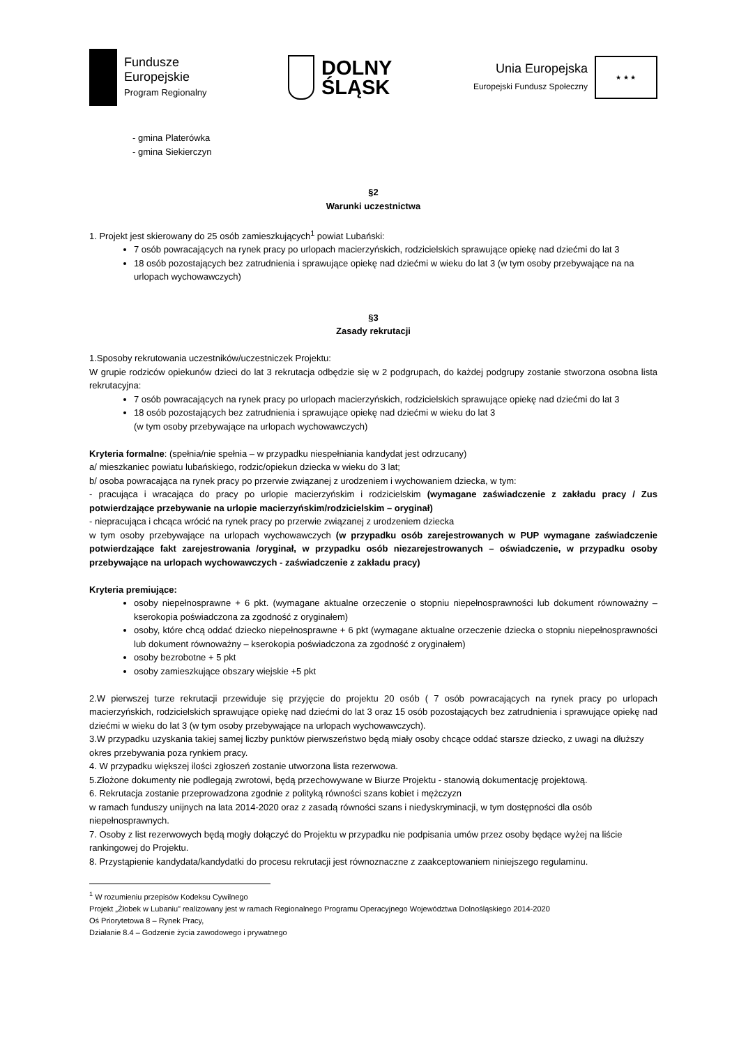Fundusze
Europejskie
Program Regionalny
DOLNY
ŚLĄSK
Unia Europejska
Europejski Fundusz Społeczny
★ ★ ★
- gmina Platerówka
- gmina Siekierczyn
§2
Warunki uczestnictwa
1. Projekt jest skierowany do 25 osób zamieszkujących<sup>1</sup> powiat Lubański:
7 osób powracających na rynek pracy po urlopach macierzyńskich, rodzicielskich sprawujące opiekę nad dziećmi do lat 3
18 osób pozostających bez zatrudnienia i sprawujące opiekę nad dziećmi w wieku do lat 3 (w tym osoby przebywające na na urlopach wychowawczych)
§3
Zasady rekrutacji
1.Sposoby rekrutowania uczestników/uczestniczek Projektu:
W grupie rodziców opiekunów dzieci do lat 3 rekrutacja odbędzie się w 2 podgrupach, do każdej podgrupy zostanie stworzona osobna lista rekrutacyjna:
7 osób powracających na rynek pracy po urlopach macierzyńskich, rodzicielskich sprawujące opiekę nad dziećmi do lat 3
18 osób pozostających bez zatrudnienia i sprawujące opiekę nad dziećmi w wieku do lat 3
(w tym osoby przebywające na urlopach wychowawczych)
Kryteria formalne: (spełnia/nie spełnia – w przypadku niespełniania kandydat jest odrzucany)
a/ mieszkaniec powiatu lubańskiego, rodzic/opiekun dziecka w wieku do 3 lat;
b/ osoba powracająca na rynek pracy po przerwie związanej z urodzeniem i wychowaniem dziecka, w tym:
- pracująca i wracająca do pracy po urlopie macierzyńskim i rodzicielskim (wymagane zaświadczenie z zakładu pracy / Zus potwierdzające przebywanie na urlopie macierzyńskim/rodzicielskim – oryginał)
- niepracująca i chcąca wrócić na rynek pracy po przerwie związanej z urodzeniem dziecka
w tym osoby przebywające na urlopach wychowawczych (w przypadku osób zarejestrowanych w PUP wymagane zaświadczenie potwierdzające fakt zarejestrowania /oryginał, w przypadku osób niezarejestrowanych – oświadczenie, w przypadku osoby przebywające na urlopach wychowawczych - zaświadczenie z zakładu pracy)
Kryteria premiujące:
osoby niepełnosprawne + 6 pkt. (wymagane aktualne orzeczenie o stopniu niepełnosprawności lub dokument równoważny – kserokopia poświadczona za zgodność z oryginałem)
osoby, które chcą oddać dziecko niepełnosprawne + 6 pkt (wymagane aktualne orzeczenie dziecka o stopniu niepełnosprawności lub dokument równoważny – kserokopia poświadczona za zgodność z oryginałem)
osoby bezrobotne + 5 pkt
osoby zamieszkujące obszary wiejskie +5 pkt
2.W pierwszej turze rekrutacji przewiduje się przyjęcie do projektu 20 osób ( 7 osób powracających na rynek pracy po urlopach macierzyńskich, rodzicielskich sprawujące opiekę nad dziećmi do lat 3 oraz 15 osób pozostających bez zatrudnienia i sprawujące opiekę nad dziećmi w wieku do lat 3 (w tym osoby przebywające na urlopach wychowawczych).
3.W przypadku uzyskania takiej samej liczby punktów pierwszeństwo będą miały osoby chcące oddać starsze dziecko, z uwagi na dłuższy okres przebywania poza rynkiem pracy.
4. W przypadku większej ilości zgłoszeń zostanie utworzona lista rezerwowa.
5.Złożone dokumenty nie podlegają zwrotowi, będą przechowywane w Biurze Projektu - stanowią dokumentację projektową.
6. Rekrutacja zostanie przeprowadzona zgodnie z polityką równości szans kobiet i mężczyzn
w ramach funduszy unijnych na lata 2014-2020 oraz z zasadą równości szans i niedyskryminacji, w tym dostępności dla osób niepełnosprawnych.
7. Osoby z list rezerwowych będą mogły dołączyć do Projektu w przypadku nie podpisania umów przez osoby będące wyżej na liście rankingowej do Projektu.
8. Przystąpienie kandydata/kandydatki do procesu rekrutacji jest równoznaczne z zaakceptowaniem niniejszego regulaminu.
<sup>1</sup> W rozumieniu przepisów Kodeksu Cywilnego
Projekt „Żłobek w Lubaniu” realizowany jest w ramach Regionalnego Programu Operacyjnego Województwa Dolnośląskiego 2014-2020
Oś Priorytetowa 8 – Rynek Pracy,
Działanie 8.4 – Godzenie życia zawodowego i prywatnego